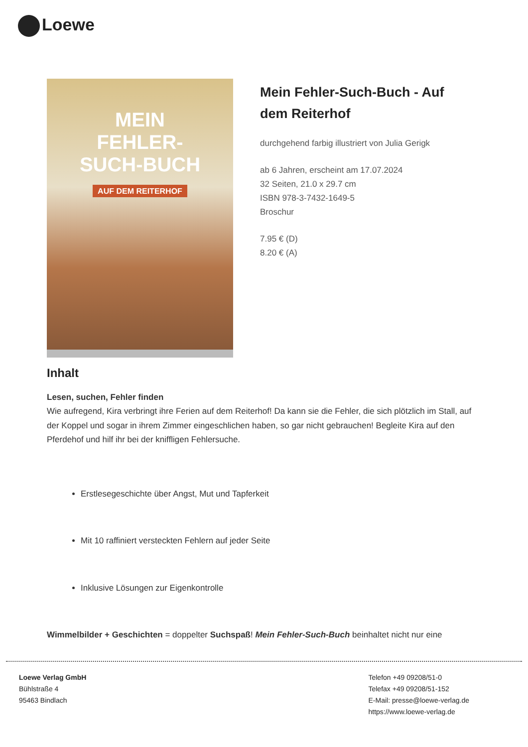Loewe
MEIN
FEHLER-
SUCH-BUCH
AUF DEM REITERHOF
Mein Fehler-Such-Buch - Auf dem Reiterhof
durchgehend farbig illustriert von Julia Gerigk
ab 6 Jahren, erscheint am 17.07.2024
32 Seiten, 21.0 x 29.7 cm
ISBN 978-3-7432-1649-5
Broschur
7.95 € (D)
8.20 € (A)
Inhalt
Lesen, suchen, Fehler finden
Wie aufregend, Kira verbringt ihre Ferien auf dem Reiterhof! Da kann sie die Fehler, die sich plötzlich im Stall, auf der Koppel und sogar in ihrem Zimmer eingeschlichen haben, so gar nicht gebrauchen! Begleite Kira auf den Pferdehof und hilf ihr bei der kniffligen Fehlersuche.
Erstlesegeschichte über Angst, Mut und Tapferkeit
Mit 10 raffiniert versteckten Fehlern auf jeder Seite
Inklusive Lösungen zur Eigenkontrolle
Wimmelbilder + Geschichten = doppelter Suchspaß! Mein Fehler-Such-Buch beinhaltet nicht nur eine
Loewe Verlag GmbH
Bühlstraße 4
95463 Bindlach
Telefon +49 09208/51-0
Telefax +49 09208/51-152
E-Mail: presse@loewe-verlag.de
https://www.loewe-verlag.de